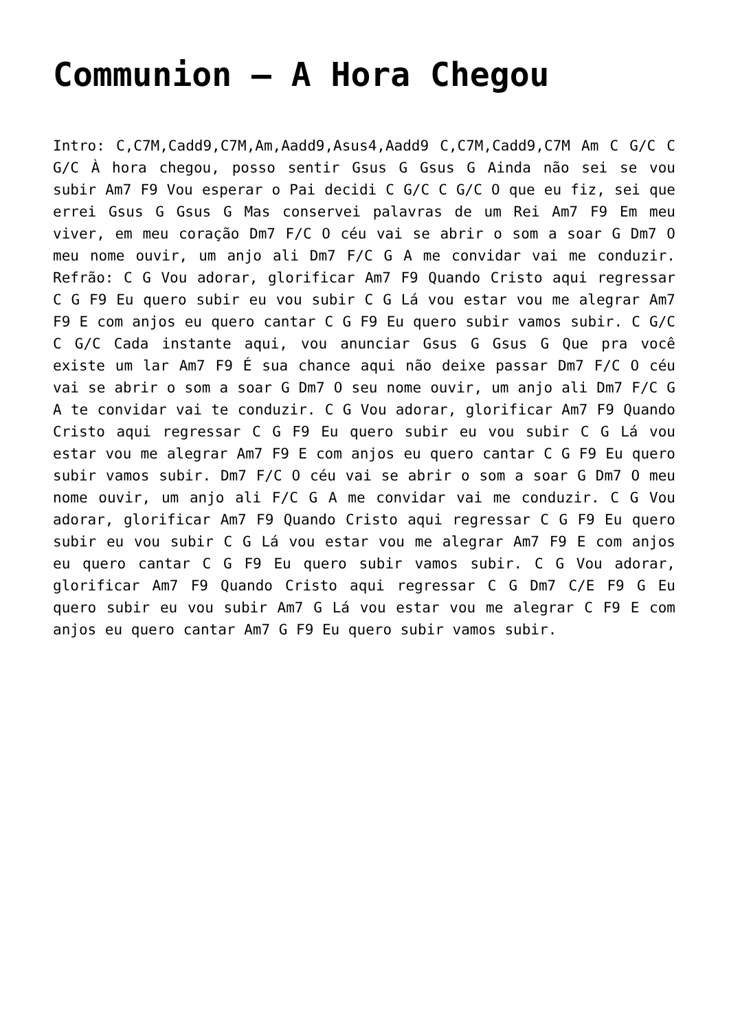Communion – A Hora Chegou
Intro: C,C7M,Cadd9,C7M,Am,Aadd9,Asus4,Aadd9 C,C7M,Cadd9,C7M Am C G/C C G/C À hora chegou, posso sentir Gsus G Gsus G Ainda não sei se vou subir Am7 F9 Vou esperar o Pai decidi C G/C C G/C O que eu fiz, sei que errei Gsus G Gsus G Mas conservei palavras de um Rei Am7 F9 Em meu viver, em meu coração Dm7 F/C O céu vai se abrir o som a soar G Dm7 O meu nome ouvir, um anjo ali Dm7 F/C G A me convidar vai me conduzir. Refrão: C G Vou adorar, glorificar Am7 F9 Quando Cristo aqui regressar C G F9 Eu quero subir eu vou subir C G Lá vou estar vou me alegrar Am7 F9 E com anjos eu quero cantar C G F9 Eu quero subir vamos subir. C G/C C G/C Cada instante aqui, vou anunciar Gsus G Gsus G Que pra você existe um lar Am7 F9 É sua chance aqui não deixe passar Dm7 F/C O céu vai se abrir o som a soar G Dm7 O seu nome ouvir, um anjo ali Dm7 F/C G A te convidar vai te conduzir. C G Vou adorar, glorificar Am7 F9 Quando Cristo aqui regressar C G F9 Eu quero subir eu vou subir C G Lá vou estar vou me alegrar Am7 F9 E com anjos eu quero cantar C G F9 Eu quero subir vamos subir. Dm7 F/C O céu vai se abrir o som a soar G Dm7 O meu nome ouvir, um anjo ali F/C G A me convidar vai me conduzir. C G Vou adorar, glorificar Am7 F9 Quando Cristo aqui regressar C G F9 Eu quero subir eu vou subir C G Lá vou estar vou me alegrar Am7 F9 E com anjos eu quero cantar C G F9 Eu quero subir vamos subir. C G Vou adorar, glorificar Am7 F9 Quando Cristo aqui regressar C G Dm7 C/E F9 G Eu quero subir eu vou subir Am7 G Lá vou estar vou me alegrar C F9 E com anjos eu quero cantar Am7 G F9 Eu quero subir vamos subir.